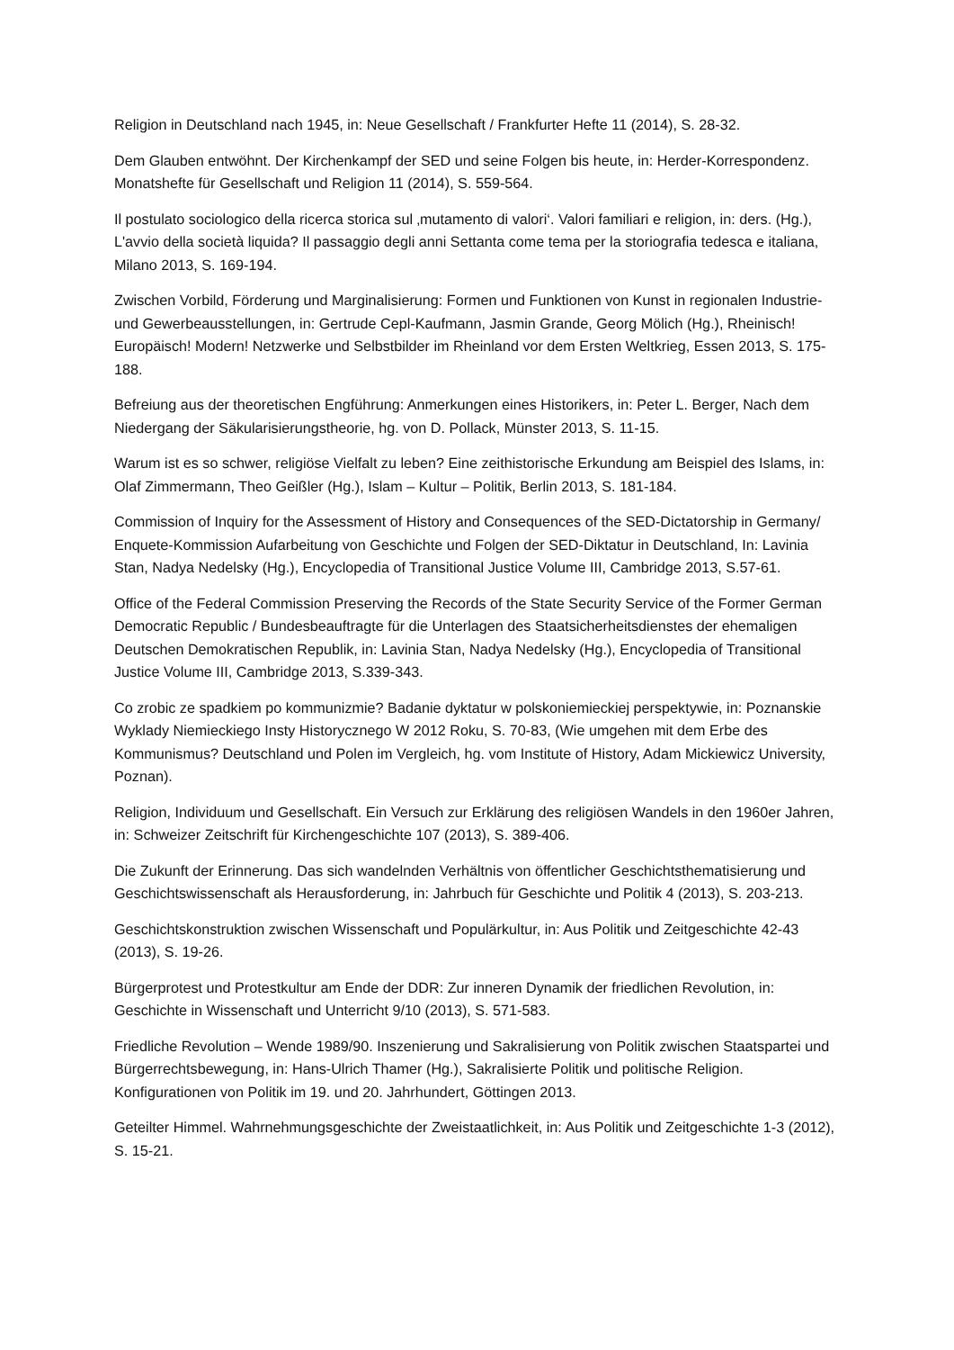Religion in Deutschland nach 1945, in: Neue Gesellschaft / Frankfurter Hefte 11 (2014), S. 28-32.
Dem Glauben entwöhnt. Der Kirchenkampf der SED und seine Folgen bis heute, in: Herder-Korrespondenz. Monatshefte für Gesellschaft und Religion 11 (2014), S. 559-564.
Il postulato sociologico della ricerca storica sul ‚mutamento di valori‘. Valori familiari e religion, in: ders. (Hg.), L'avvio della società liquida? Il passaggio degli anni Settanta come tema per la storiografia tedesca e italiana, Milano 2013, S. 169-194.
Zwischen Vorbild, Förderung und Marginalisierung: Formen und Funktionen von Kunst in regionalen Industrie- und Gewerbeausstellungen, in: Gertrude Cepl-Kaufmann, Jasmin Grande, Georg Mölich (Hg.), Rheinisch! Europäisch! Modern! Netzwerke und Selbstbilder im Rheinland vor dem Ersten Weltkrieg, Essen 2013, S. 175-188.
Befreiung aus der theoretischen Engführung: Anmerkungen eines Historikers, in: Peter L. Berger, Nach dem Niedergang der Säkularisierungstheorie, hg. von D. Pollack, Münster 2013, S. 11-15.
Warum ist es so schwer, religiöse Vielfalt zu leben? Eine zeithistorische Erkundung am Beispiel des Islams, in: Olaf Zimmermann, Theo Geißler (Hg.), Islam – Kultur – Politik, Berlin 2013, S. 181-184.
Commission of Inquiry for the Assessment of History and Consequences of the SED-Dictatorship in Germany/ Enquete-Kommission Aufarbeitung von Geschichte und Folgen der SED-Diktatur in Deutschland, In: Lavinia Stan, Nadya Nedelsky (Hg.), Encyclopedia of Transitional Justice Volume III, Cambridge 2013, S.57-61.
Office of the Federal Commission Preserving the Records of the State Security Service of the Former German Democratic Republic / Bundesbeauftragte für die Unterlagen des Staatsicherheitsdienstes der ehemaligen Deutschen Demokratischen Republik, in: Lavinia Stan, Nadya Nedelsky (Hg.), Encyclopedia of Transitional Justice Volume III, Cambridge 2013, S.339-343.
Co zrobic ze spadkiem po kommunizmie? Badanie dyktatur w polskoniemieckiej perspektywie, in: Poznanskie Wyklady Niemieckiego Insty Historycznego W 2012 Roku, S. 70-83, (Wie umgehen mit dem Erbe des Kommunismus? Deutschland und Polen im Vergleich, hg. vom Institute of History, Adam Mickiewicz University, Poznan).
Religion, Individuum und Gesellschaft. Ein Versuch zur Erklärung des religiösen Wandels in den 1960er Jahren, in: Schweizer Zeitschrift für Kirchengeschichte 107 (2013), S. 389-406.
Die Zukunft der Erinnerung. Das sich wandelnden Verhältnis von öffentlicher Geschichtsthematisierung und Geschichtswissenschaft als Herausforderung, in: Jahrbuch für Geschichte und Politik 4 (2013), S. 203-213.
Geschichtskonstruktion zwischen Wissenschaft und Populärkultur, in: Aus Politik und Zeitgeschichte 42-43 (2013), S. 19-26.
Bürgerprotest und Protestkultur am Ende der DDR: Zur inneren Dynamik der friedlichen Revolution, in: Geschichte in Wissenschaft und Unterricht 9/10 (2013), S. 571-583.
Friedliche Revolution – Wende 1989/90. Inszenierung und Sakralisierung von Politik zwischen Staatspartei und Bürgerrechtsbewegung, in: Hans-Ulrich Thamer (Hg.), Sakralisierte Politik und politische Religion. Konfigurationen von Politik im 19. und 20. Jahrhundert, Göttingen 2013.
Geteilter Himmel. Wahrnehmungsgeschichte der Zweistaatlichkeit, in: Aus Politik und Zeitgeschichte 1-3 (2012), S. 15-21.